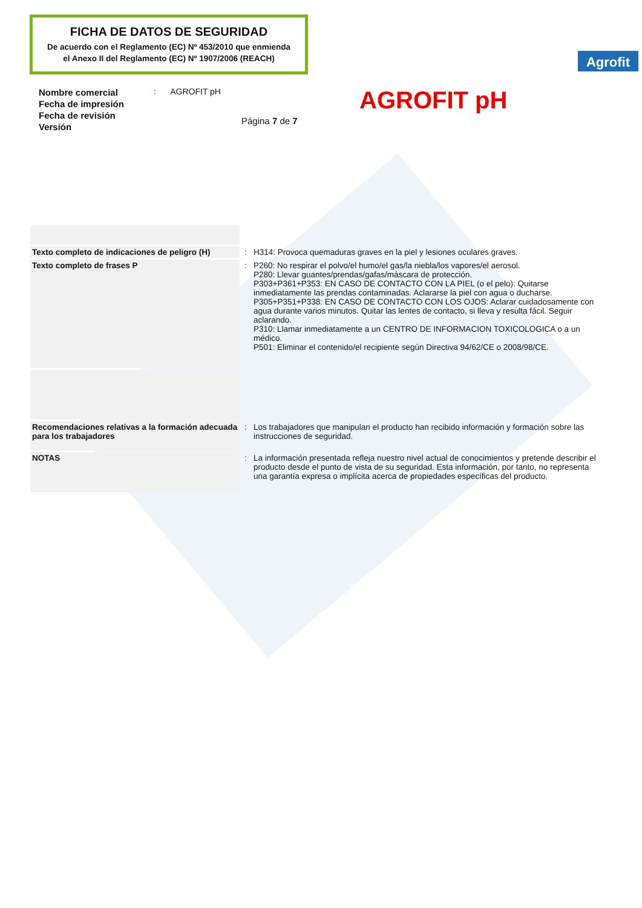FICHA DE DATOS DE SEGURIDAD
De acuerdo con el Reglamento (EC) Nº 453/2010 que enmienda
el Anexo II del Reglamento (EC) Nº 1907/2006 (REACH)
Agrofit
Nombre comercial
Fecha de impresión
Fecha de revisión
Versión
: AGROFIT pH
Página 7 de 7
AGROFIT pH
| Texto completo de indicaciones de peligro (H) | : | H314: Provoca quemaduras graves en la piel y lesiones oculares graves. |
| Texto completo de frases P | : | P260: No respirar el polvo/el humo/el gas/la niebla/los vapores/el aerosol. P280: Llevar guantes/prendas/gafas/máscara de protección. P303+P361+P353: EN CASO DE CONTACTO CON LA PIEL (o el pelo): Quitarse inmediatamente las prendas contaminadas. Aclararse la piel con agua o ducharse. P305+P351+P338: EN CASO DE CONTACTO CON LOS OJOS: Aclarar cuidadosamente con agua durante varios minutos. Quitar las lentes de contacto, si lleva y resulta fácil. Seguir aclarando. P310: Llamar inmediatamente a un CENTRO DE INFORMACION TOXICOLOGICA o a un médico. P501: Eliminar el contenido/el recipiente según Directiva 94/62/CE o 2008/98/CE. |
| Recomendaciones relativas a la formación adecuada para los trabajadores | : | Los trabajadores que manipulan el producto han recibido información y formación sobre las instrucciones de seguridad. |
| NOTAS | : | La información presentada refleja nuestro nivel actual de conocimientos y pretende describir el producto desde el punto de vista de su seguridad. Esta información, por tanto, no representa una garantía expresa o implícita acerca de propiedades específicas del producto. |